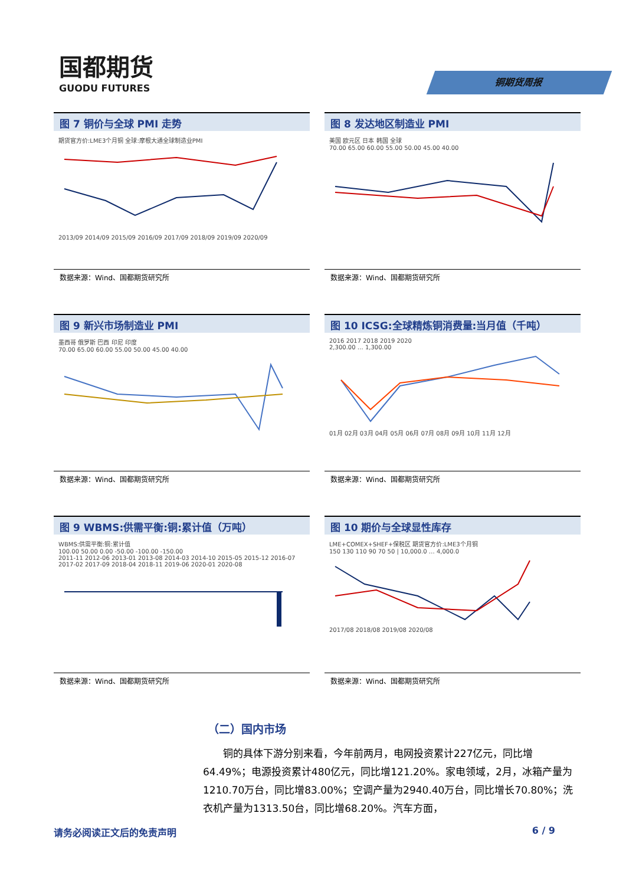国都期货
GUODU FUTURES
铜期货周报
图 7 铜价与全球 PMI 走势
期货官方价:LME3个月铜 全球:摩根大通全球制造业PMI
2013/09 2014/09 2015/09 2016/09 2017/09 2018/09 2019/09 2020/09
数据来源：Wind、国都期货研究所
图 8 发达地区制造业 PMI
美国 欧元区 日本 韩国 全球
70.00 65.00 60.00 55.00 50.00 45.00 40.00
数据来源：Wind、国都期货研究所
图 9 新兴市场制造业 PMI
墨西哥 俄罗斯 巴西 印尼 印度
70.00 65.00 60.00 55.00 50.00 45.00 40.00
数据来源：Wind、国都期货研究所
图 10 ICSG:全球精炼铜消费量:当月值（千吨）
2016 2017 2018 2019 2020
2,300.00 … 1,300.00
01月 02月 03月 04月 05月 06月 07月 08月 09月 10月 11月 12月
数据来源：Wind、国都期货研究所
图 9 WBMS:供需平衡:铜:累计值（万吨）
WBMS:供需平衡:铜:累计值
100.00 50.00 0.00 -50.00 -100.00 -150.00
2011-11 2012-06 2013-01 2013-08 2014-03 2014-10 2015-05 2015-12 2016-07 2017-02 2017-09 2018-04 2018-11 2019-06 2020-01 2020-08
数据来源：Wind、国都期货研究所
图 10 期价与全球显性库存
LME+COMEX+SHEF+保税区 期货官方价:LME3个月铜
150 130 110 90 70 50 | 10,000.0 … 4,000.0
2017/08 2018/08 2019/08 2020/08
数据来源：Wind、国都期货研究所
（二）国内市场
铜的具体下游分别来看，今年前两月，电网投资累计227亿元，同比增64.49%；电源投资累计480亿元，同比增121.20%。家电领域，2月，冰箱产量为1210.70万台，同比增83.00%；空调产量为2940.40万台，同比增长70.80%；洗衣机产量为1313.50台，同比增68.20%。汽车方面，
请务必阅读正文后的免责声明 6 / 9